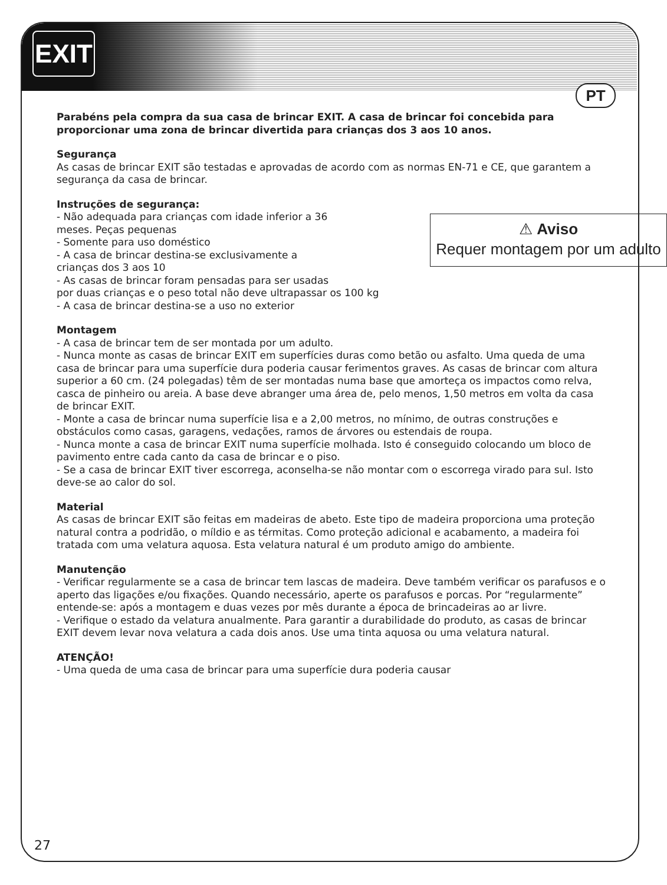EXIT
PT
Parabéns pela compra da sua casa de brincar EXIT. A casa de brincar foi concebida para proporcionar uma zona de brincar divertida para crianças dos 3 aos 10 anos.
Segurança
As casas de brincar EXIT são testadas e aprovadas de acordo com as normas EN-71 e CE, que garantem a segurança da casa de brincar.
Instruções de segurança:
⚠ Aviso
Requer montagem por um adulto
- Não adequada para crianças com idade inferior a 36
meses. Peças pequenas
- Somente para uso doméstico
- A casa de brincar destina-se exclusivamente a
crianças dos 3 aos 10
- As casas de brincar foram pensadas para ser usadas
por duas crianças e o peso total não deve ultrapassar os 100 kg
- A casa de brincar destina-se a uso no exterior
Montagem
- A casa de brincar tem de ser montada por um adulto.
- Nunca monte as casas de brincar EXIT em superfícies duras como betão ou asfalto. Uma queda de uma casa de brincar para uma superfície dura poderia causar ferimentos graves. As casas de brincar com altura superior a 60 cm. (24 polegadas) têm de ser montadas numa base que amorteça os impactos como relva, casca de pinheiro ou areia. A base deve abranger uma área de, pelo menos, 1,50 metros em volta da casa de brincar EXIT.
- Monte a casa de brincar numa superfície lisa e a 2,00 metros, no mínimo, de outras construções e obstáculos como casas, garagens, vedações, ramos de árvores ou estendais de roupa.
- Nunca monte a casa de brincar EXIT numa superfície molhada. Isto é conseguido colocando um bloco de pavimento entre cada canto da casa de brincar e o piso.
- Se a casa de brincar EXIT tiver escorrega, aconselha-se não montar com o escorrega virado para sul. Isto deve-se ao calor do sol.
Material
As casas de brincar EXIT são feitas em madeiras de abeto. Este tipo de madeira proporciona uma proteção natural contra a podridão, o míldio e as térmitas. Como proteção adicional e acabamento, a madeira foi tratada com uma velatura aquosa. Esta velatura natural é um produto amigo do ambiente.
Manutenção
- Verificar regularmente se a casa de brincar tem lascas de madeira. Deve também verificar os parafusos e o aperto das ligações e/ou fixações. Quando necessário, aperte os parafusos e porcas. Por “regularmente” entende-se: após a montagem e duas vezes por mês durante a época de brincadeiras ao ar livre.
- Verifique o estado da velatura anualmente. Para garantir a durabilidade do produto, as casas de brincar EXIT devem levar nova velatura a cada dois anos. Use uma tinta aquosa ou uma velatura natural.
ATENÇÃO!
- Uma queda de uma casa de brincar para uma superfície dura poderia causar
27